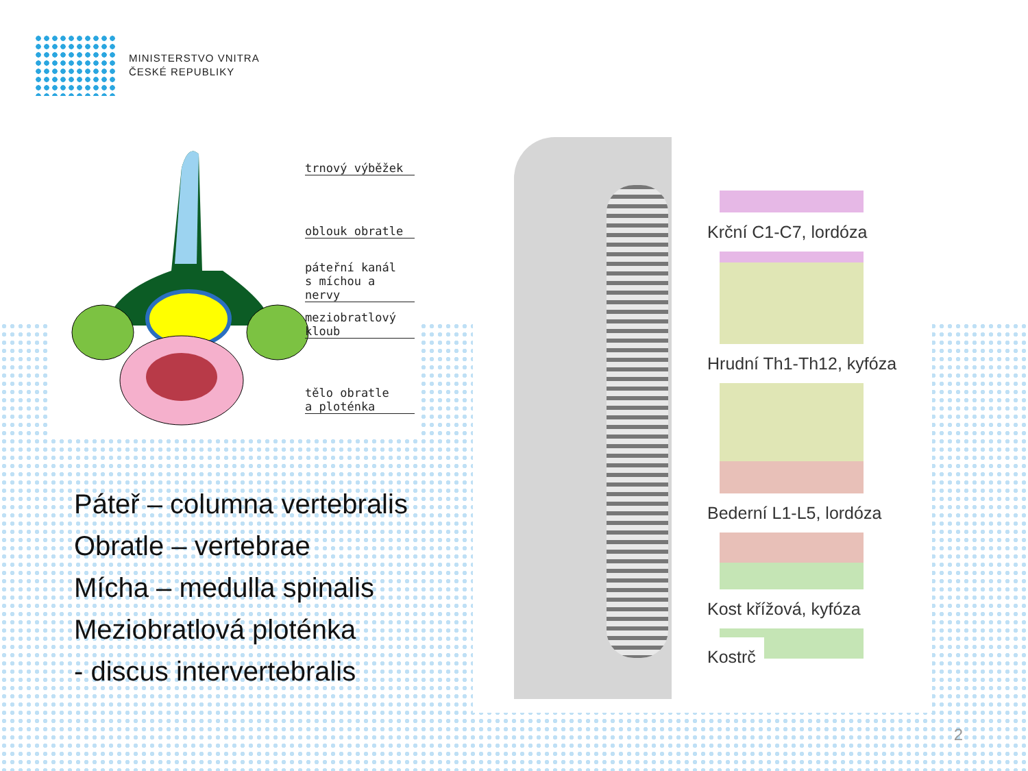MINISTERSTVO VNITRA
ČESKÉ REPUBLIKY
trnový výběžek
oblouk obratle
páteřní kanál
s míchou a nervy
meziobratlový
kloub
tělo obratle
a ploténka
Krční C1-C7, lordóza
Hrudní Th1-Th12, kyfóza
Bederní L1-L5, lordóza
Kost křížová, kyfóza
Kostrč
Páteř – columna vertebralis
Obratle – vertebrae
Mícha – medulla spinalis
Meziobratlová ploténka
- discus intervertebralis
2